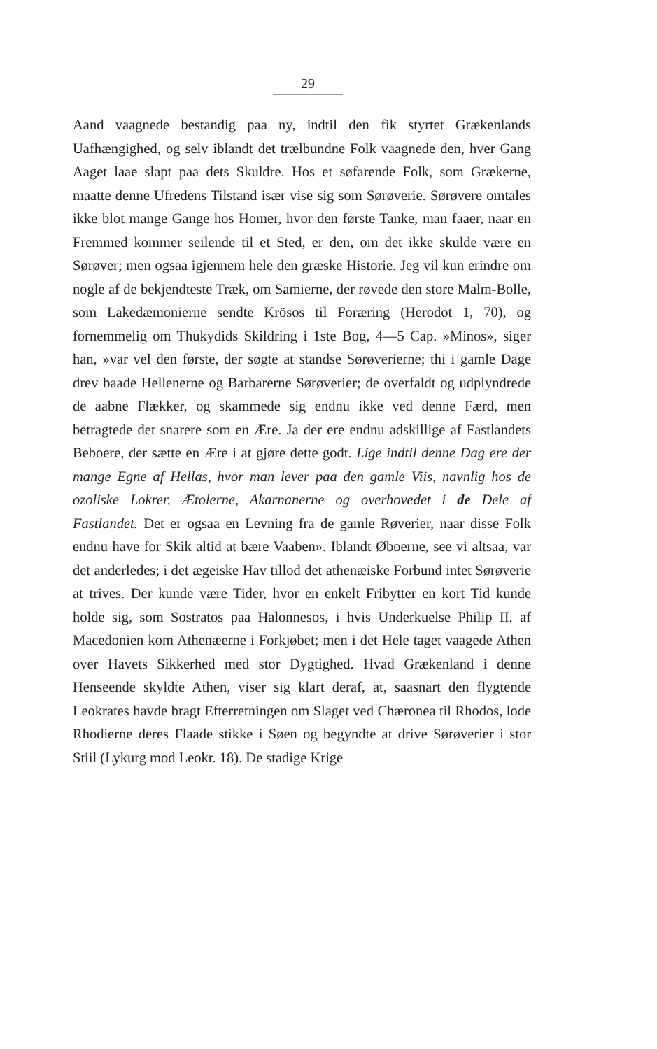29
Aand vaagnede bestandig paa ny, indtil den fik styrtet Grækenlands Uafhængighed, og selv iblandt det trælbundne Folk vaagnede den, hver Gang Aaget laae slapt paa dets Skuldre. Hos et søfarende Folk, som Grækerne, maatte denne Ufredens Tilstand især vise sig som Sørøverie. Sørøvere omtales ikke blot mange Gange hos Homer, hvor den første Tanke, man faaer, naar en Fremmed kommer seilende til et Sted, er den, om det ikke skulde være en Sørøver; men ogsaa igjennem hele den græske Historie. Jeg vil kun erindre om nogle af de bekjendteste Træk, om Samierne, der røvede den store Malm-Bolle, som Lakedæmonierne sendte Krösos til Foræring (Herodot 1, 70), og fornemmelig om Thukydids Skildring i 1ste Bog, 4—5 Cap. »Minos», siger han, »var vel den første, der søgte at standse Sørøverierne; thi i gamle Dage drev baade Hellenerne og Barbarerne Sørøverier; de overfaldt og udplyndrede de aabne Flækker, og skammede sig endnu ikke ved denne Færd, men betragtede det snarere som en Ære. Ja der ere endnu adskillige af Fastlandets Beboere, der sætte en Ære i at gjøre dette godt. Lige indtil denne Dag ere der mange Egne af Hellas, hvor man lever paa den gamle Viis, navnlig hos de ozoliske Lokrer, Ætolerne, Akarnanerne og overhovedet i de Dele af Fastlandet. Det er ogsaa en Levning fra de gamle Røverier, naar disse Folk endnu have for Skik altid at bære Vaaben». Iblandt Øboerne, see vi altsaa, var det anderledes; i det ægeiske Hav tillod det athenæiske Forbund intet Sørøverie at trives. Der kunde være Tider, hvor en enkelt Fribytter en kort Tid kunde holde sig, som Sostratos paa Halonnesos, i hvis Underkuelse Philip II. af Macedonien kom Athenæerne i Forkjøbet; men i det Hele taget vaagede Athen over Havets Sikkerhed med stor Dygtighed. Hvad Grækenland i denne Henseende skyldte Athen, viser sig klart deraf, at, saasnart den flygtende Leokrates havde bragt Efterretningen om Slaget ved Chæronea til Rhodos, lode Rhodierne deres Flaade stikke i Søen og begyndte at drive Sørøverier i stor Stiil (Lykurg mod Leokr. 18). De stadige Krige